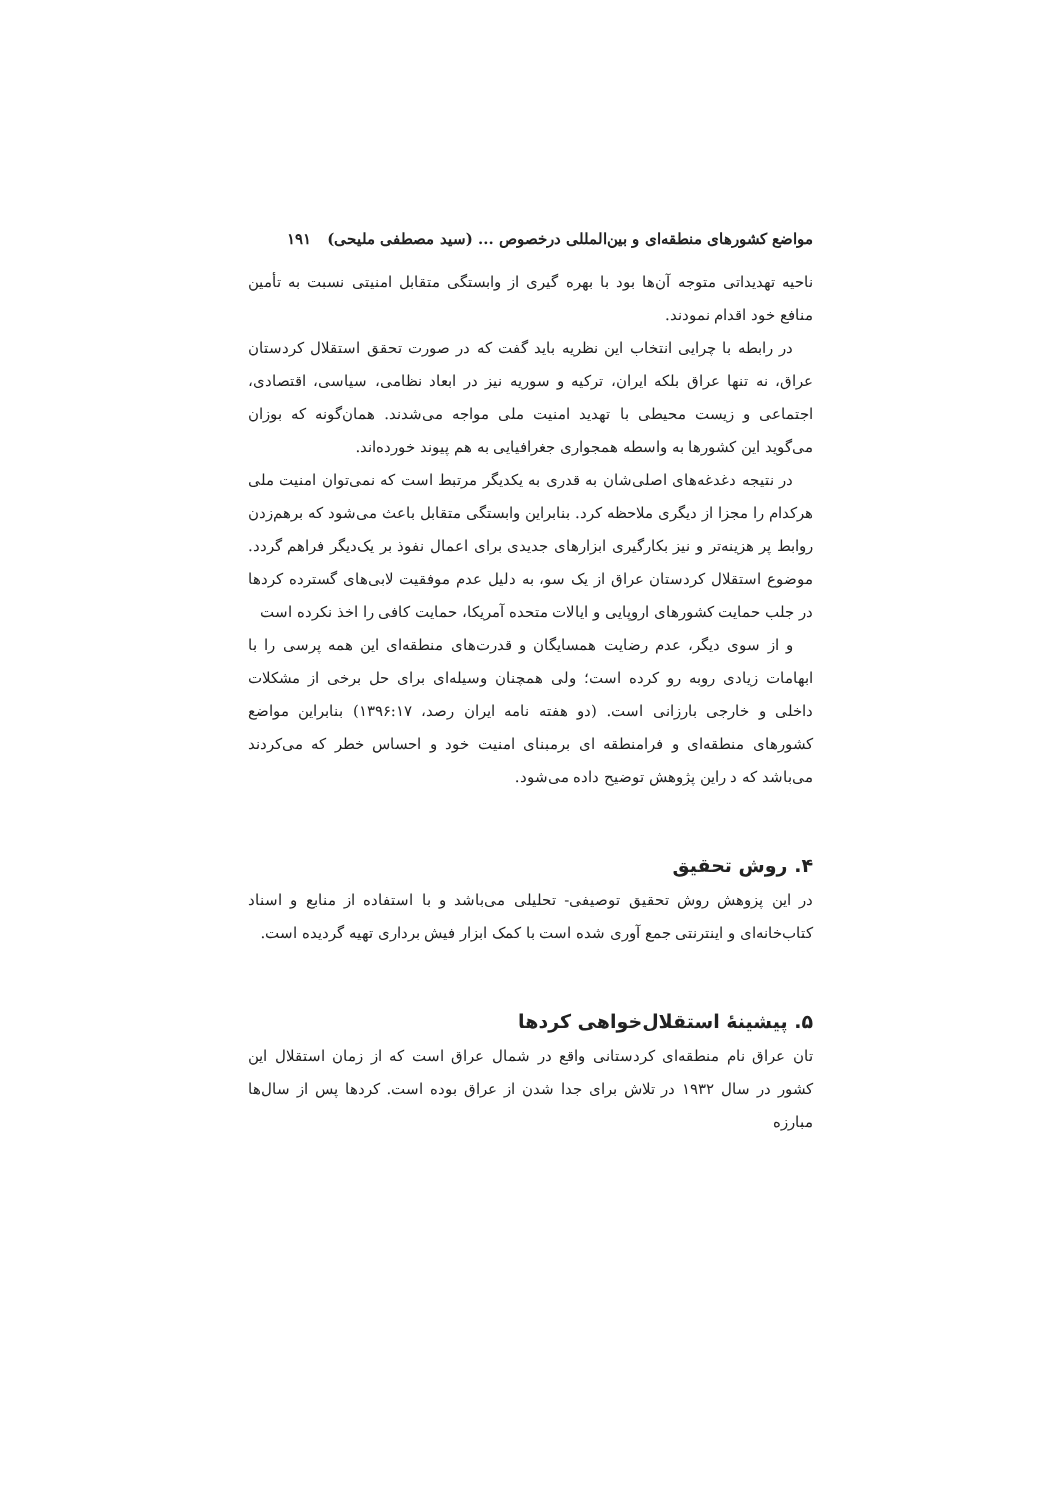مواضع کشورهای منطقه‌ای و بین‌المللی درخصوص ... (سید مصطفی ملیحی) ۱۹۱
ناحیه تهدیداتی متوجه آن‌ها بود با بهره گیری از وابستگی متقابل امنیتی نسبت به تأمین منافع خود اقدام نمودند.
در رابطه با چرایی انتخاب این نظریه باید گفت که در صورت تحقق استقلال کردستان عراق، نه تنها عراق بلکه ایران، ترکیه و سوریه نیز در ابعاد نظامی، سیاسی، اقتصادی، اجتماعی و زیست محیطی با تهدید امنیت ملی مواجه می‌شدند. همان‌گونه که بوزان می‌گوید این کشورها به واسطه همجواری جغرافیایی به هم پیوند خورده‌اند.
در نتیجه دغدغه‌های اصلی‌شان به قدری به یکدیگر مرتبط است که نمی‌توان امنیت ملی هرکدام را مجزا از دیگری ملاحظه کرد. بنابراین وابستگی متقابل باعث می‌شود که برهم‌زدن روابط پر هزینه‌تر و نیز بکارگیری ابزارهای جدیدی برای اعمال نفوذ بر یک‌دیگر فراهم گردد. موضوع استقلال کردستان عراق از یک سو، به دلیل عدم موفقیت لابی‌های گسترده کردها در جلب حمایت کشورهای اروپایی و ایالات متحده آمریکا، حمایت کافی را اخذ نکرده است
و از سوی دیگر، عدم رضایت همسایگان و قدرت‌های منطقه‌ای این همه پرسی را با ابهامات زیادی روبه رو کرده است؛ ولی همچنان وسیله‌ای برای حل برخی از مشکلات داخلی و خارجی بارزانی است. (دو هفته نامه ایران رصد، ۱۳۹۶:۱۷) بنابراین مواضع کشورهای منطقه‌ای و فرامنطقه ای برمبنای امنیت خود و احساس خطر که می‌کردند می‌باشد که د راین پژوهش توضیح داده می‌شود.
۴. روش تحقیق
در این پزوهش روش تحقیق توصیفی- تحلیلی می‌باشد و با استفاده از منابع و اسناد کتاب‌خانه‌ای و اینترنتی جمع آوری شده است با کمک ابزار فیش برداری تهیه گردیده است.
۵. پیشینهٔ استقلال‌خواهی کردها
تان عراق نام منطقه‌ای کردستانی واقع در شمال عراق است که از زمان استقلال این کشور در سال ۱۹۳۲ در تلاش برای جدا شدن از عراق بوده است. کردها پس از سال‌ها مبارزه